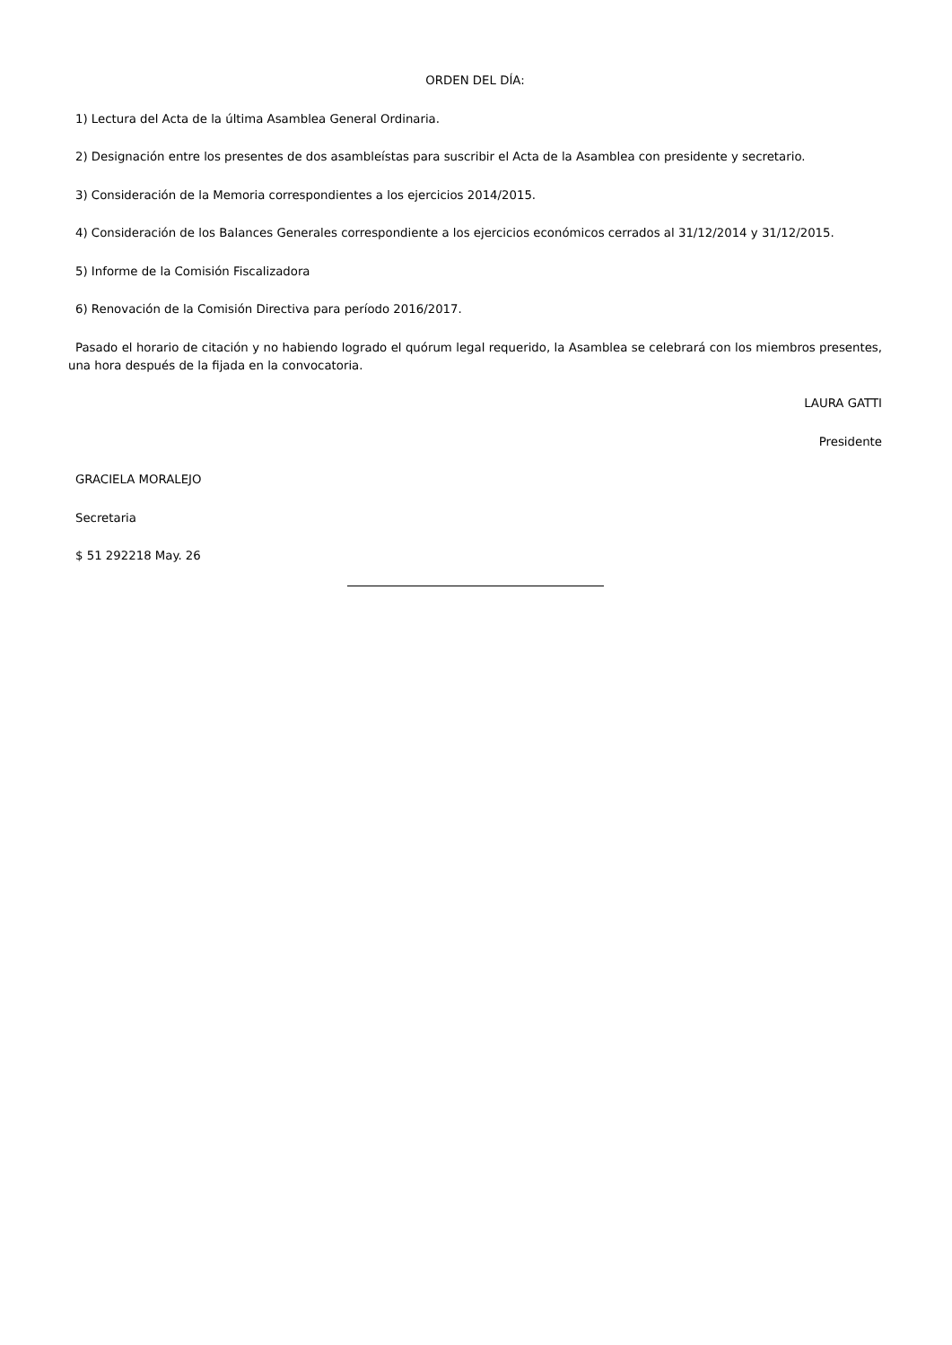ORDEN DEL DÍA:
1) Lectura del Acta de la última Asamblea General Ordinaria.
2) Designación entre los presentes de dos asambleístas para suscribir el Acta de la Asamblea con presidente y secretario.
3) Consideración de la Memoria correspondientes a los ejercicios 2014/2015.
4) Consideración de los Balances Generales correspondiente a los ejercicios económicos cerrados al 31/12/2014 y 31/12/2015.
5) Informe de la Comisión Fiscalizadora
6) Renovación de la Comisión Directiva para período 2016/2017.
Pasado el horario de citación y no habiendo logrado el quórum legal requerido, la Asamblea se celebrará con los miembros presentes, una hora después de la fijada en la convocatoria.
LAURA GATTI
Presidente
GRACIELA MORALEJO
Secretaria
$ 51 292218 May. 26